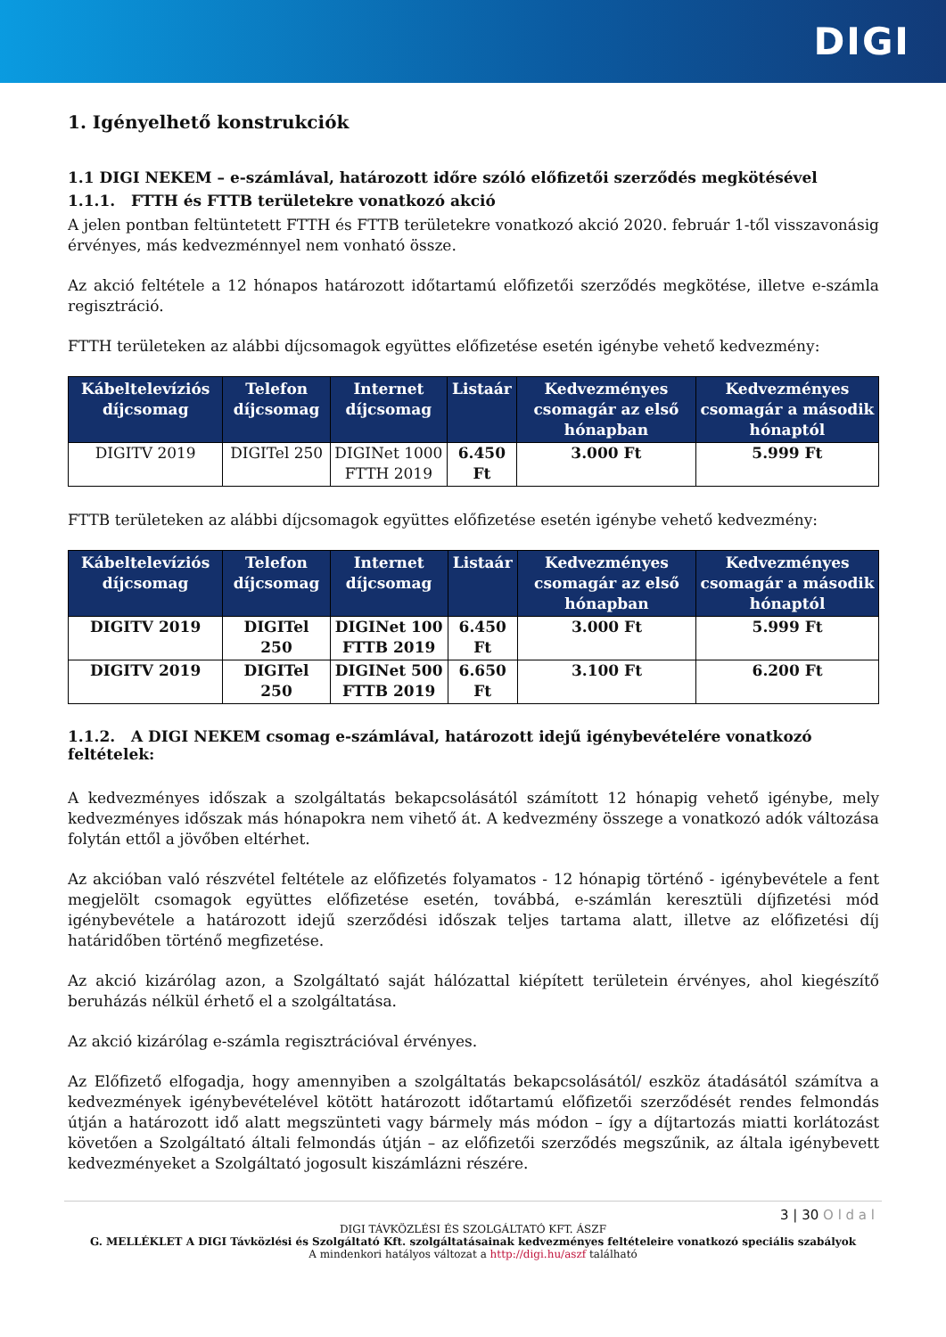DIGI
1. Igényelhető konstrukciók
1.1 DIGI NEKEM – e-számlával, határozott időre szóló előfizetői szerződés megkötésével
1.1.1. FTTH és FTTB területekre vonatkozó akció
A jelen pontban feltüntetett FTTH és FTTB területekre vonatkozó akció 2020. február 1-től visszavonásig érvényes, más kedvezménnyel nem vonható össze.
Az akció feltétele a 12 hónapos határozott időtartamú előfizetői szerződés megkötése, illetve e-számla regisztráció.
FTTH területeken az alábbi díjcsomagok együttes előfizetése esetén igénybe vehető kedvezmény:
| Kábeltelevíziós díjcsomag | Telefon díjcsomag | Internet díjcsomag | Listaár | Kedvezményes csomagár az első hónapban | Kedvezményes csomagár a második hónaptól |
| --- | --- | --- | --- | --- | --- |
| DIGITV 2019 | DIGITel 250 | DIGINet 1000 FTTH 2019 | 6.450 Ft | 3.000 Ft | 5.999 Ft |
FTTB területeken az alábbi díjcsomagok együttes előfizetése esetén igénybe vehető kedvezmény:
| Kábeltelevíziós díjcsomag | Telefon díjcsomag | Internet díjcsomag | Listaár | Kedvezményes csomagár az első hónapban | Kedvezményes csomagár a második hónaptól |
| --- | --- | --- | --- | --- | --- |
| DIGITV 2019 | DIGITel 250 | DIGINet 100 FTTB 2019 | 6.450 Ft | 3.000 Ft | 5.999 Ft |
| DIGITV 2019 | DIGITel 250 | DIGINet 500 FTTB 2019 | 6.650 Ft | 3.100 Ft | 6.200 Ft |
1.1.2. A DIGI NEKEM csomag e-számlával, határozott idejű igénybevételére vonatkozó feltételek:
A kedvezményes időszak a szolgáltatás bekapcsolásától számított 12 hónapig vehető igénybe, mely kedvezményes időszak más hónapokra nem vihető át. A kedvezmény összege a vonatkozó adók változása folytán ettől a jövőben eltérhet.
Az akcióban való részvétel feltétele az előfizetés folyamatos - 12 hónapig történő - igénybevétele a fent megjelölt csomagok együttes előfizetése esetén, továbbá, e-számlán keresztüli díjfizetési mód igénybevétele a határozott idejű szerződési időszak teljes tartama alatt, illetve az előfizetési díj határidőben történő megfizetése.
Az akció kizárólag azon, a Szolgáltató saját hálózattal kiépített területein érvényes, ahol kiegészítő beruházás nélkül érhető el a szolgáltatása.
Az akció kizárólag e-számla regisztrációval érvényes.
Az Előfizető elfogadja, hogy amennyiben a szolgáltatás bekapcsolásától/ eszköz átadásától számítva a kedvezmények igénybevételével kötött határozott időtartamú előfizetői szerződését rendes felmondás útján a határozott idő alatt megszünteti vagy bármely más módon – így a díjtartozás miatti korlátozást követően a Szolgáltató általi felmondás útján – az előfizetői szerződés megszűnik, az általa igénybevett kedvezményeket a Szolgáltató jogosult kiszámlázni részére.
3 | 30 O l d a l
DIGI TÁVKÖZLÉSI ÉS SZOLGÁLTATÓ KFT. ÁSZF
G. MELLÉKLET A DIGI Távközlési és Szolgáltató Kft. szolgáltatásainak kedvezményes feltételeire vonatkozó speciális szabályok
A mindenkori hatályos változat a http://digi.hu/aszf található